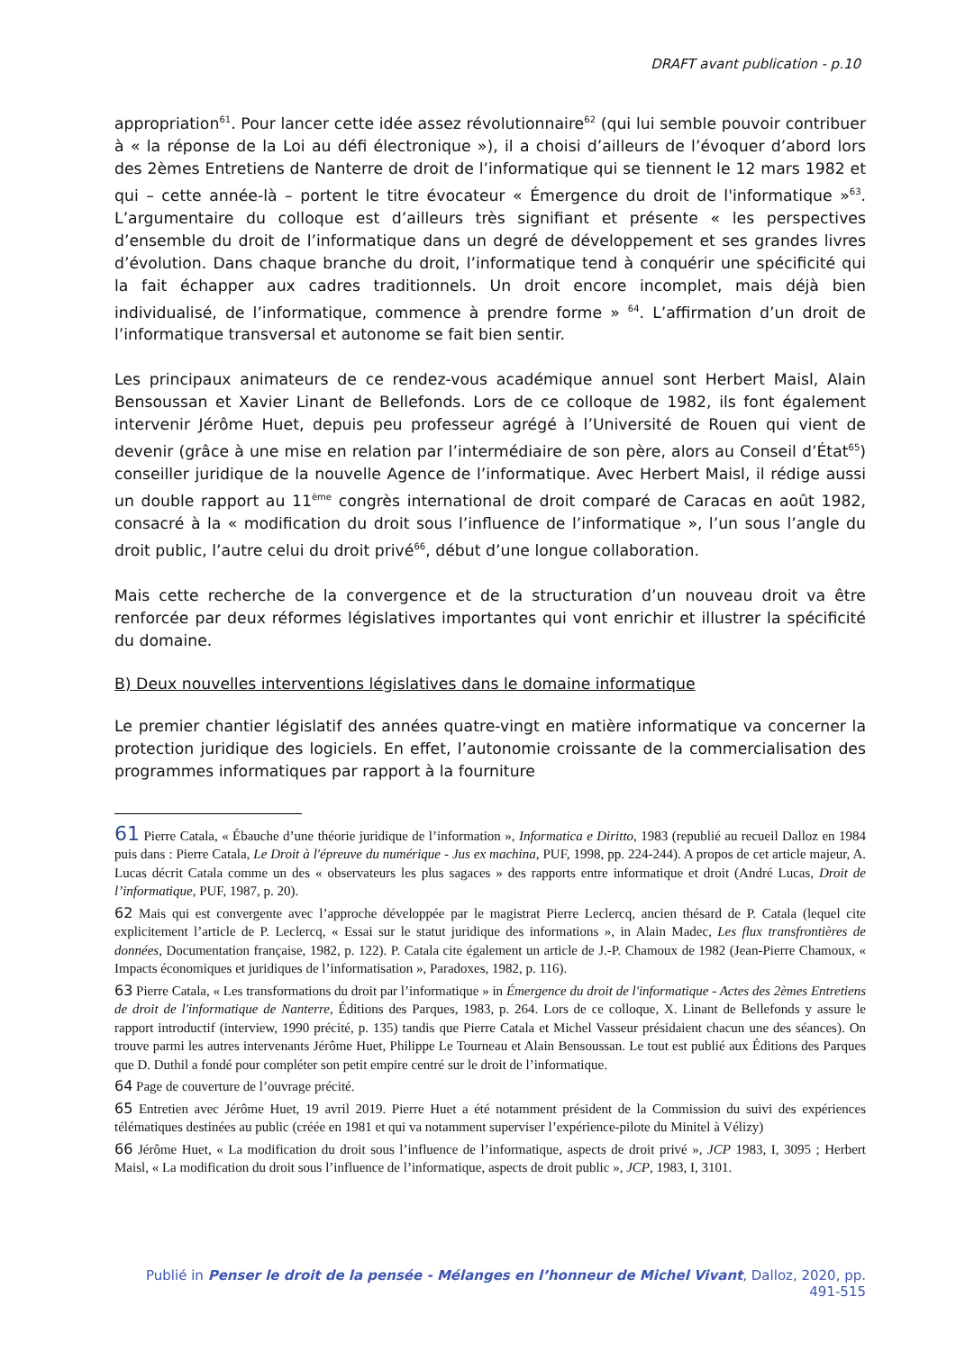DRAFT avant publication - p.10
appropriation<sup>61</sup>. Pour lancer cette idée assez révolutionnaire<sup>62</sup> (qui lui semble pouvoir contribuer à « la réponse de la Loi au défi électronique »), il a choisi d’ailleurs de l’évoquer d’abord lors des 2èmes Entretiens de Nanterre de droit de l’informatique qui se tiennent le 12 mars 1982 et qui – cette année-là – portent le titre évocateur « Émergence du droit de l'informatique »<sup>63</sup>. L’argumentaire du colloque est d’ailleurs très signifiant et présente « les perspectives d’ensemble du droit de l’informatique dans un degré de développement et ses grandes livres d’évolution. Dans chaque branche du droit, l’informatique tend à conquérir une spécificité qui la fait échapper aux cadres traditionnels. Un droit encore incomplet, mais déjà bien individualisé, de l’informatique, commence à prendre forme » <sup>64</sup>. L’affirmation d’un droit de l’informatique transversal et autonome se fait bien sentir.
Les principaux animateurs de ce rendez-vous académique annuel sont Herbert Maisl, Alain Bensoussan et Xavier Linant de Bellefonds. Lors de ce colloque de 1982, ils font également intervenir Jérôme Huet, depuis peu professeur agrégé à l’Université de Rouen qui vient de devenir (grâce à une mise en relation par l’intermédiaire de son père, alors au Conseil d’État<sup>65</sup>) conseiller juridique de la nouvelle Agence de l’informatique. Avec Herbert Maisl, il rédige aussi un double rapport au 11<sup>ème</sup> congrès international de droit comparé de Caracas en août 1982, consacré à la « modification du droit sous l’influence de l’informatique », l’un sous l’angle du droit public, l’autre celui du droit privé<sup>66</sup>, début d’une longue collaboration.
Mais cette recherche de la convergence et de la structuration d’un nouveau droit va être renforcée par deux réformes législatives importantes qui vont enrichir et illustrer la spécificité du domaine.
B) Deux nouvelles interventions législatives dans le domaine informatique
Le premier chantier législatif des années quatre-vingt en matière informatique va concerner la protection juridique des logiciels. En effet, l’autonomie croissante de la commercialisation des programmes informatiques par rapport à la fourniture
61 Pierre Catala, « Ébauche d’une théorie juridique de l’information », Informatica e Diritto, 1983 (republié au recueil Dalloz en 1984 puis dans : Pierre Catala, Le Droit à l'épreuve du numérique - Jus ex machina, PUF, 1998, pp. 224-244). A propos de cet article majeur, A. Lucas décrit Catala comme un des « observateurs les plus sagaces » des rapports entre informatique et droit (André Lucas, Droit de l’informatique, PUF, 1987, p. 20).
62 Mais qui est convergente avec l’approche développée par le magistrat Pierre Leclercq, ancien thésard de P. Catala (lequel cite explicitement l’article de P. Leclercq, « Essai sur le statut juridique des informations », in Alain Madec, Les flux transfrontières de données, Documentation française, 1982, p. 122). P. Catala cite également un article de J.-P. Chamoux de 1982 (Jean-Pierre Chamoux, « Impacts économiques et juridiques de l’informatisation », Paradoxes, 1982, p. 116).
63 Pierre Catala, « Les transformations du droit par l’informatique » in Émergence du droit de l'informatique - Actes des 2èmes Entretiens de droit de l'informatique de Nanterre, Éditions des Parques, 1983, p. 264. Lors de ce colloque, X. Linant de Bellefonds y assure le rapport introductif (interview, 1990 précité, p. 135) tandis que Pierre Catala et Michel Vasseur présidaient chacun une des séances). On trouve parmi les autres intervenants Jérôme Huet, Philippe Le Tourneau et Alain Bensoussan. Le tout est publié aux Éditions des Parques que D. Duthil a fondé pour compléter son petit empire centré sur le droit de l’informatique.
64 Page de couverture de l’ouvrage précité.
65 Entretien avec Jérôme Huet, 19 avril 2019. Pierre Huet a été notamment président de la Commission du suivi des expériences télématiques destinées au public (créée en 1981 et qui va notamment superviser l’expérience-pilote du Minitel à Vélizy)
66 Jérôme Huet, « La modification du droit sous l’influence de l’informatique, aspects de droit privé », JCP 1983, I, 3095 ; Herbert Maisl, « La modification du droit sous l’influence de l’informatique, aspects de droit public », JCP, 1983, I, 3101.
Publié in Penser le droit de la pensée - Mélanges en l’honneur de Michel Vivant, Dalloz, 2020, pp. 491-515